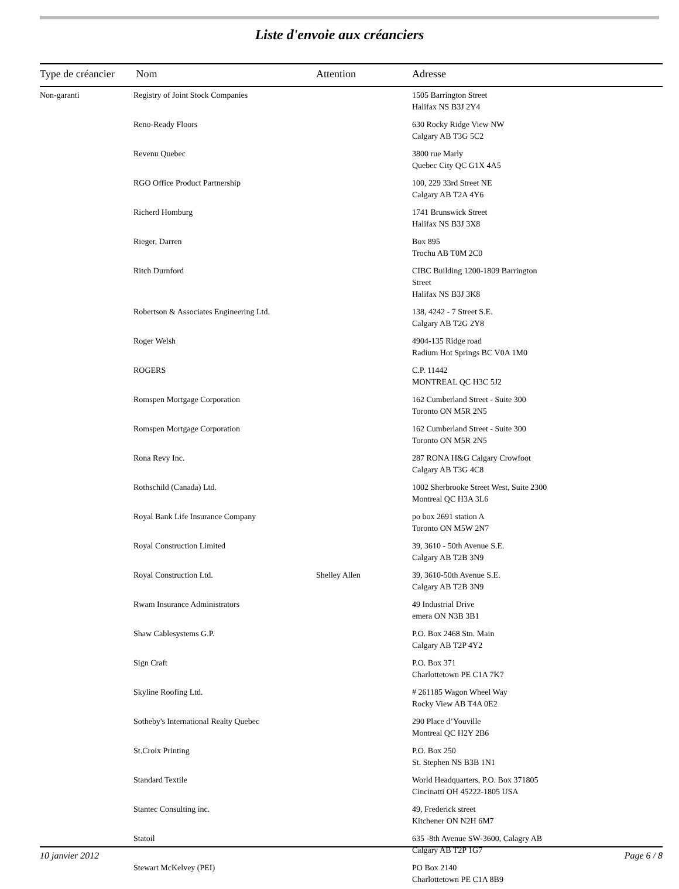Liste d'envoie aux créanciers
| Type de créancier | Nom | Attention | Adresse |
| --- | --- | --- | --- |
| Non-garanti | Registry of Joint Stock Companies | | 1505 Barrington Street Halifax NS B3J 2Y4 |
| | Reno-Ready Floors | | 630 Rocky Ridge View NW Calgary AB T3G 5C2 |
| | Revenu Quebec | | 3800 rue Marly Quebec City QC G1X 4A5 |
| | RGO Office Product Partnership | | 100, 229 33rd Street NE Calgary AB T2A 4Y6 |
| | Richerd Homburg | | 1741 Brunswick Street Halifax NS B3J 3X8 |
| | Rieger, Darren | | Box 895 Trochu AB T0M 2C0 |
| | Ritch Durnford | | CIBC Building 1200-1809 Barrington Street Halifax NS B3J 3K8 |
| | Robertson & Associates Engineering Ltd. | | 138, 4242 - 7 Street S.E. Calgary AB T2G 2Y8 |
| | Roger Welsh | | 4904-135 Ridge road Radium Hot Springs BC V0A 1M0 |
| | ROGERS | | C.P. 11442 MONTREAL QC H3C 5J2 |
| | Romspen Mortgage Corporation | | 162 Cumberland Street - Suite 300 Toronto ON M5R 2N5 |
| | Romspen Mortgage Corporation | | 162 Cumberland Street - Suite 300 Toronto ON M5R 2N5 |
| | Rona Revy Inc. | | 287 RONA H&G Calgary Crowfoot Calgary AB T3G 4C8 |
| | Rothschild (Canada) Ltd. | | 1002 Sherbrooke Street West, Suite 2300 Montreal QC H3A 3L6 |
| | Royal Bank Life Insurance Company | | po box 2691 station A Toronto ON M5W 2N7 |
| | Royal Construction Limited | | 39, 3610 - 50th Avenue S.E. Calgary AB T2B 3N9 |
| | Royal Construction Ltd. | Shelley Allen | 39, 3610-50th Avenue S.E. Calgary AB T2B 3N9 |
| | Rwam Insurance Administrators | | 49 Industrial Drive emera ON N3B 3B1 |
| | Shaw Cablesystems G.P. | | P.O. Box 2468 Stn. Main Calgary AB T2P 4Y2 |
| | Sign Craft | | P.O. Box 371 Charlottetown PE C1A 7K7 |
| | Skyline Roofing Ltd. | | # 261185 Wagon Wheel Way Rocky View AB T4A 0E2 |
| | Sotheby's International Realty Quebec | | 290 Place d’Youville Montreal QC H2Y 2B6 |
| | St.Croix Printing | | P.O. Box 250 St. Stephen NS B3B 1N1 |
| | Standard Textile | | World Headquarters, P.O. Box 371805 Cincinatti OH 45222-1805 USA |
| | Stantec Consulting inc. | | 49, Frederick street Kitchener ON N2H 6M7 |
| | Statoil | | 635 -8th Avenue SW-3600, Calagry AB Calgary AB T2P 1G7 |
| | Stewart McKelvey (PEI) | | PO Box 2140 Charlottetown PE C1A 8B9 |
10 janvier 2012 Page 6 / 8